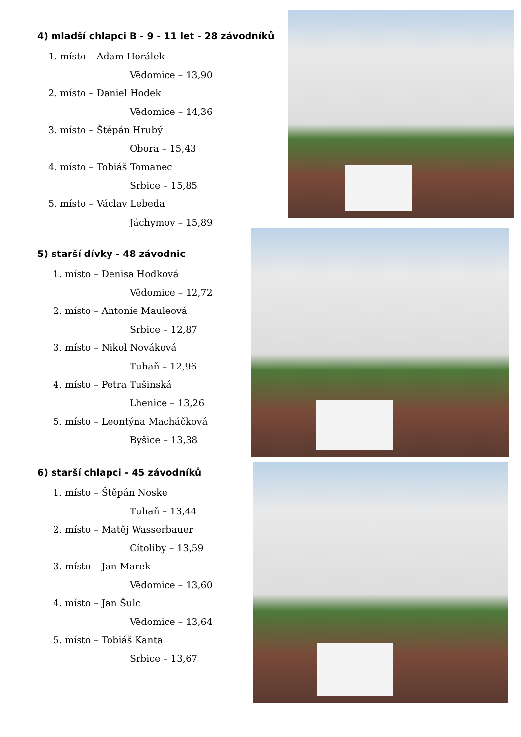4) mladší chlapci B - 9 - 11 let - 28 závodníků
1. místo – Adam Horálek
Vědomice – 13,90
2. místo – Daniel Hodek
Vědomice – 14,36
3. místo – Štěpán Hrubý
Obora – 15,43
4. místo – Tobiáš Tomanec
Srbice – 15,85
5. místo – Václav Lebeda
Jáchymov – 15,89
5) starší dívky - 48 závodnic
1. místo – Denisa Hodková
Vědomice – 12,72
2. místo – Antonie Mauleová
Srbice – 12,87
3. místo – Nikol Nováková
Tuhaň – 12,96
4. místo – Petra Tušinská
Lhenice – 13,26
5. místo – Leontýna Macháčková
Byšice – 13,38
6) starší chlapci - 45 závodníků
1. místo – Štěpán Noske
Tuhaň – 13,44
2. místo – Matěj Wasserbauer
Cítoliby – 13,59
3. místo – Jan Marek
Vědomice – 13,60
4. místo – Jan Šulc
Vědomice – 13,64
5. místo – Tobiáš Kanta
Srbice – 13,67